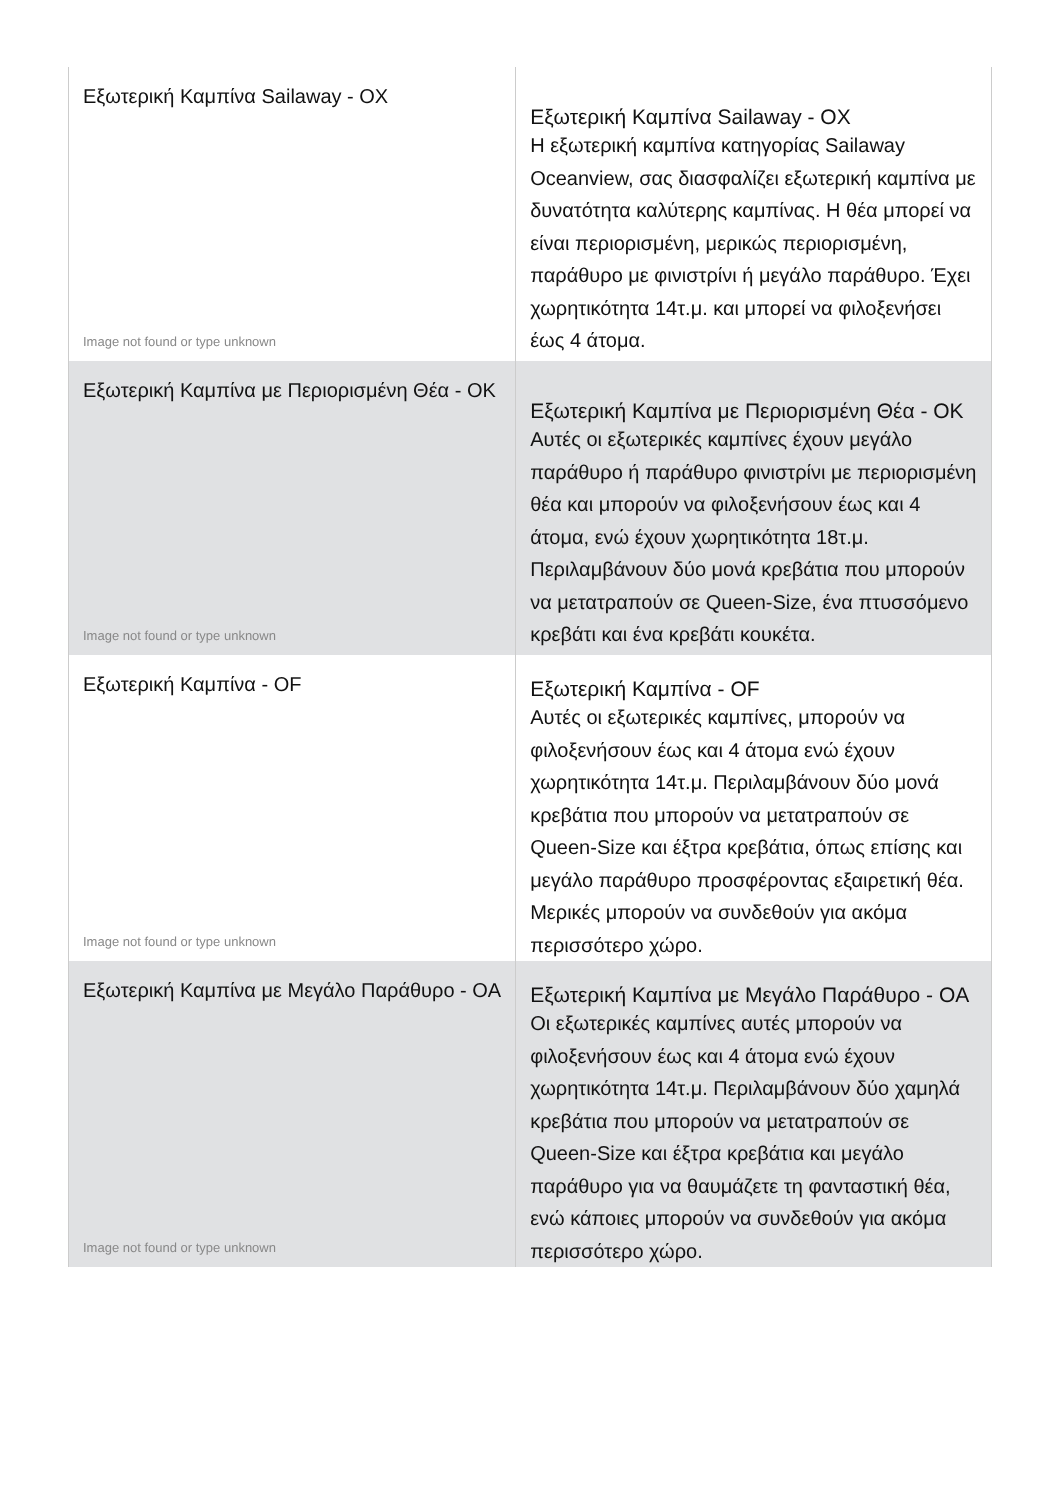| Εξωτερική Καμπίνα Sailaway - OX Image not found or type unknown | Εξωτερική Καμπίνα Sailaway - OX Η εξωτερική καμπίνα κατηγορίας Sailaway Oceanview, σας διασφαλίζει εξωτερική καμπίνα με δυνατότητα καλύτερης καμπίνας. Η θέα μπορεί να είναι περιορισμένη, μερικώς περιορισμένη, παράθυρο με φινιστρίνι ή μεγάλο παράθυρο. Έχει χωρητικότητα 14τ.μ. και μπορεί να φιλοξενήσει έως 4 άτομα. |
| Εξωτερική Καμπίνα με Περιορισμένη Θέα - OK Image not found or type unknown | Εξωτερική Καμπίνα με Περιορισμένη Θέα - OK Αυτές οι εξωτερικές καμπίνες έχουν μεγάλο παράθυρο ή παράθυρο φινιστρίνι με περιορισμένη θέα και μπορούν να φιλοξενήσουν έως και 4 άτομα, ενώ έχουν χωρητικότητα 18τ.μ. Περιλαμβάνουν δύο μονά κρεβάτια που μπορούν να μετατραπούν σε Queen-Size, ένα πτυσσόμενο κρεβάτι και ένα κρεβάτι κουκέτα. |
| Εξωτερική Καμπίνα - OF Image not found or type unknown | Εξωτερική Καμπίνα - OF Αυτές οι εξωτερικές καμπίνες, μπορούν να φιλοξενήσουν έως και 4 άτομα ενώ έχουν χωρητικότητα 14τ.μ. Περιλαμβάνουν δύο μονά κρεβάτια που μπορούν να μετατραπούν σε Queen-Size και έξτρα κρεβάτια, όπως επίσης και μεγάλο παράθυρο προσφέροντας εξαιρετική θέα. Μερικές μπορούν να συνδεθούν για ακόμα περισσότερο χώρο. |
| Εξωτερική Καμπίνα με Μεγάλο Παράθυρο - OA Image not found or type unknown | Εξωτερική Καμπίνα με Μεγάλο Παράθυρο - OA Οι εξωτερικές καμπίνες αυτές μπορούν να φιλοξενήσουν έως και 4 άτομα ενώ έχουν χωρητικότητα 14τ.μ. Περιλαμβάνουν δύο χαμηλά κρεβάτια που μπορούν να μετατραπούν σε Queen-Size και έξτρα κρεβάτια και μεγάλο παράθυρο για να θαυμάζετε τη φανταστική θέα, ενώ κάποιες μπορούν να συνδεθούν για ακόμα περισσότερο χώρο. |